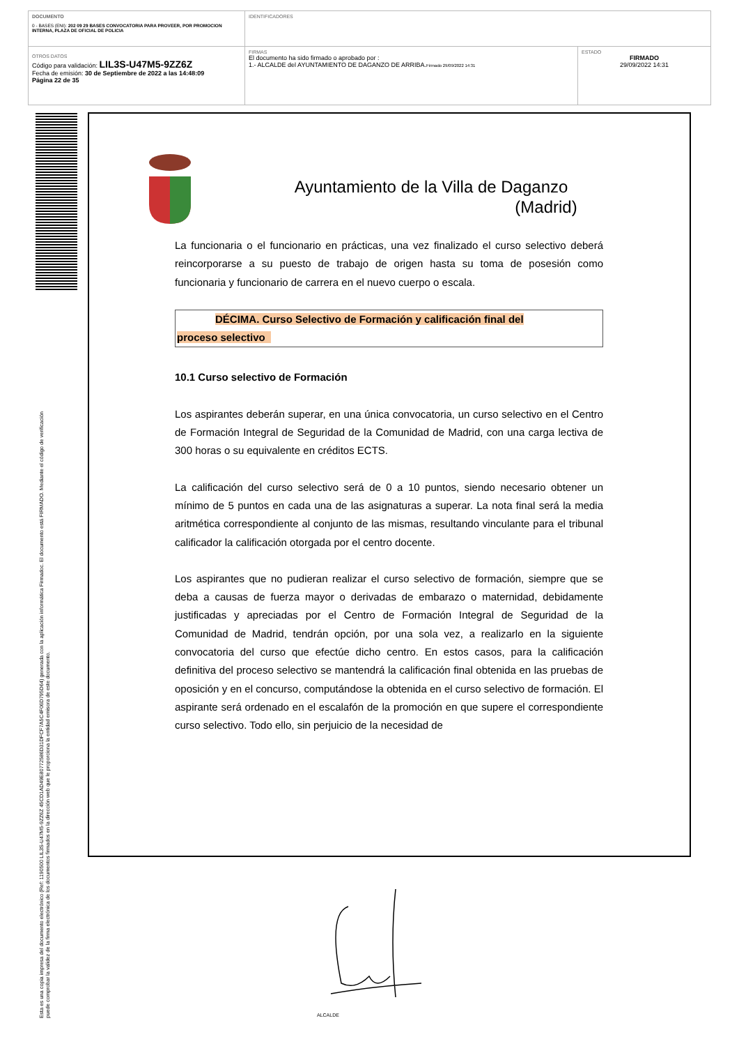| DOCUMENTO 0 - BASES (ENI): 202 09 29 BASES CONVOCATORIA PARA PROVEER, POR PROMOCION INTERNA, PLAZA DE OFICIAL DE POLICIA | IDENTIFICADORES | |
| OTROS DATOS Código para validación: LIL3S-U47M5-9ZZ6Z Fecha de emisión: 30 de Septiembre de 2022 a las 14:48:09 Página 22 de 35 | FIRMAS El documento ha sido firmado o aprobado por : 1.- ALCALDE del AYUNTAMIENTO DE DAGANZO DE ARRIBA. Firmado 29/09/2022 14:31 | ESTADO FIRMADO 29/09/2022 14:31 |
Esta es una copia impresa del documento electrónico (Ref: 1190500 LIL3S-U47M5-9ZZ6Z 45CD1AD49E80772586D31DFCF7A5C4F06D795D64) generada con la aplicación informática Firmadoc. El documento está FIRMADO. Mediante el código de verificación
puede comprobar la validez de la firma electrónica de los documentos firmados en la dirección web que le proporciona la entidad emisora de este documento.
Ayuntamiento de la Villa de Daganzo
(Madrid)
La funcionaria o el funcionario en prácticas, una vez finalizado el curso selectivo deberá reincorporarse a su puesto de trabajo de origen hasta su toma de posesión como funcionaria y funcionario de carrera en el nuevo cuerpo o escala.
DÉCIMA. Curso Selectivo de Formación y calificación final del
proceso selectivo
10.1 Curso selectivo de Formación
Los aspirantes deberán superar, en una única convocatoria, un curso selectivo en el Centro de Formación Integral de Seguridad de la Comunidad de Madrid, con una carga lectiva de 300 horas o su equivalente en créditos ECTS.
La calificación del curso selectivo será de 0 a 10 puntos, siendo necesario obtener un mínimo de 5 puntos en cada una de las asignaturas a superar. La nota final será la media aritmética correspondiente al conjunto de las mismas, resultando vinculante para el tribunal calificador la calificación otorgada por el centro docente.
Los aspirantes que no pudieran realizar el curso selectivo de formación, siempre que se deba a causas de fuerza mayor o derivadas de embarazo o maternidad, debidamente justificadas y apreciadas por el Centro de Formación Integral de Seguridad de la Comunidad de Madrid, tendrán opción, por una sola vez, a realizarlo en la siguiente convocatoria del curso que efectúe dicho centro. En estos casos, para la calificación definitiva del proceso selectivo se mantendrá la calificación final obtenida en las pruebas de oposición y en el concurso, computándose la obtenida en el curso selectivo de formación. El aspirante será ordenado en el escalafón de la promoción en que supere el correspondiente curso selectivo. Todo ello, sin perjuicio de la necesidad de
ALCALDE